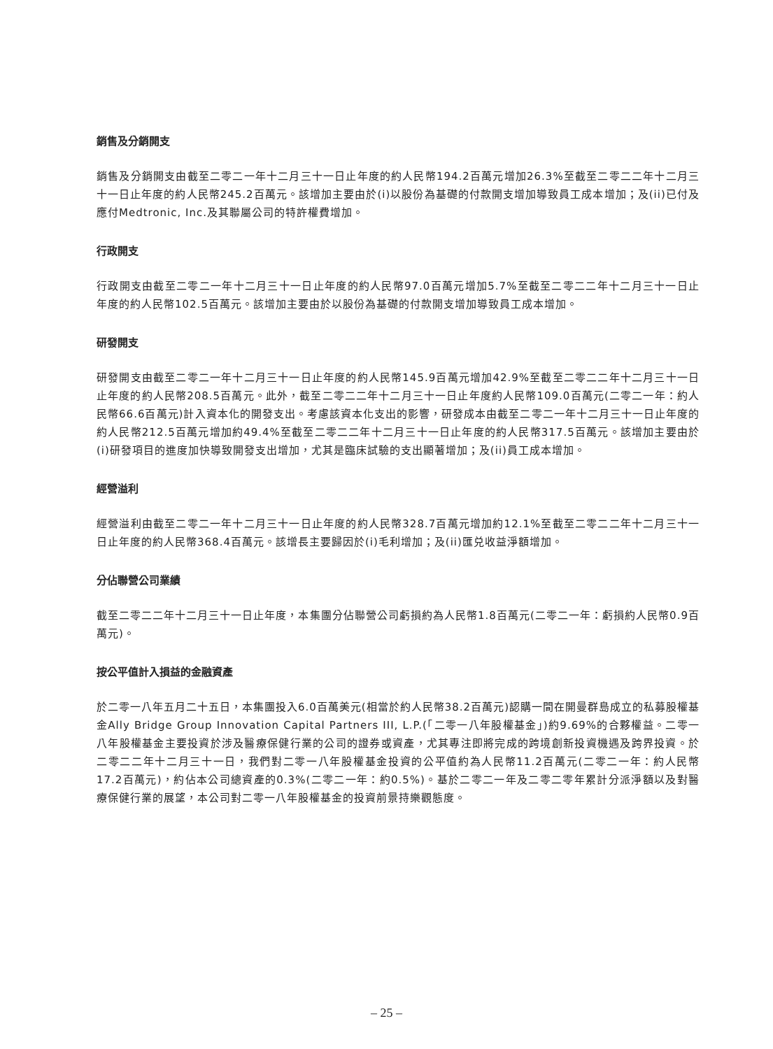銷售及分銷開支
銷售及分銷開支由截至二零二一年十二月三十一日止年度的約人民幣194.2百萬元增加26.3%至截至二零二二年十二月三十一日止年度的約人民幣245.2百萬元。該增加主要由於(i)以股份為基礎的付款開支增加導致員工成本增加；及(ii)已付及應付Medtronic, Inc.及其聯屬公司的特許權費增加。
行政開支
行政開支由截至二零二一年十二月三十一日止年度的約人民幣97.0百萬元增加5.7%至截至二零二二年十二月三十一日止年度的約人民幣102.5百萬元。該增加主要由於以股份為基礎的付款開支增加導致員工成本增加。
研發開支
研發開支由截至二零二一年十二月三十一日止年度的約人民幣145.9百萬元增加42.9%至截至二零二二年十二月三十一日止年度的約人民幣208.5百萬元。此外，截至二零二二年十二月三十一日止年度約人民幣109.0百萬元(二零二一年：約人民幣66.6百萬元)計入資本化的開發支出。考慮該資本化支出的影響，研發成本由截至二零二一年十二月三十一日止年度的約人民幣212.5百萬元增加約49.4%至截至二零二二年十二月三十一日止年度的約人民幣317.5百萬元。該增加主要由於(i)研發項目的進度加快導致開發支出增加，尤其是臨床試驗的支出顯著增加；及(ii)員工成本增加。
經營溢利
經營溢利由截至二零二一年十二月三十一日止年度的約人民幣328.7百萬元增加約12.1%至截至二零二二年十二月三十一日止年度的約人民幣368.4百萬元。該增長主要歸因於(i)毛利增加；及(ii)匯兑收益淨額增加。
分佔聯營公司業績
截至二零二二年十二月三十一日止年度，本集團分佔聯營公司虧損約為人民幣1.8百萬元(二零二一年：虧損約人民幣0.9百萬元)。
按公平值計入損益的金融資產
於二零一八年五月二十五日，本集團投入6.0百萬美元(相當於約人民幣38.2百萬元)認購一間在開曼群島成立的私募股權基金Ally Bridge Group Innovation Capital Partners III, L.P.(「二零一八年股權基金」)約9.69%的合夥權益。二零一八年股權基金主要投資於涉及醫療保健行業的公司的證券或資產，尤其專注即將完成的跨境創新投資機遇及跨界投資。於二零二二年十二月三十一日，我們對二零一八年股權基金投資的公平值約為人民幣11.2百萬元(二零二一年：約人民幣17.2百萬元)，約佔本公司總資產的0.3%(二零二一年：約0.5%)。基於二零二一年及二零二零年累計分派淨額以及對醫療保健行業的展望，本公司對二零一八年股權基金的投資前景持樂觀態度。
– 25 –